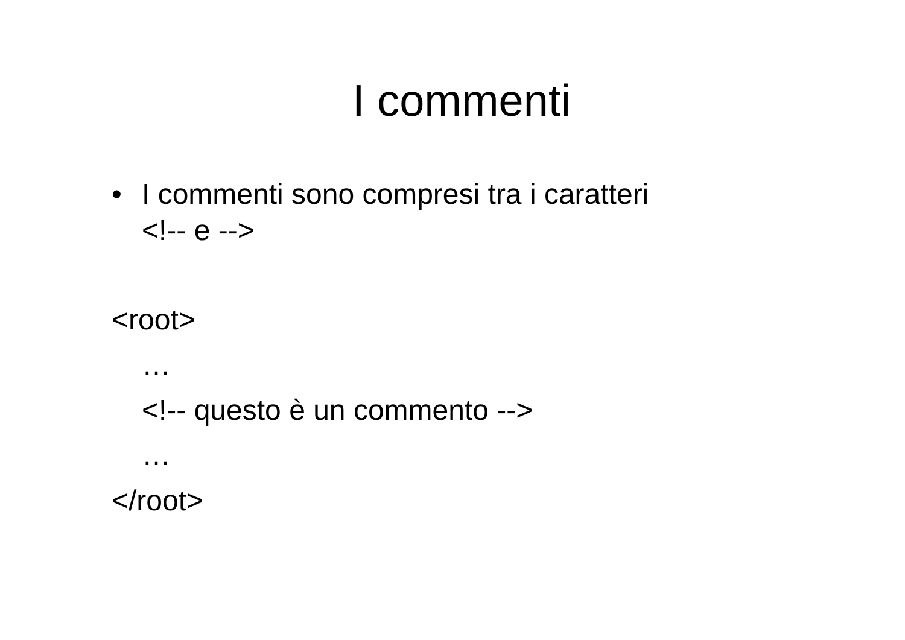I commenti
• I commenti sono compresi tra i caratteri
<!-- e -->
<root>
…
<!-- questo è un commento -->
…
</root>